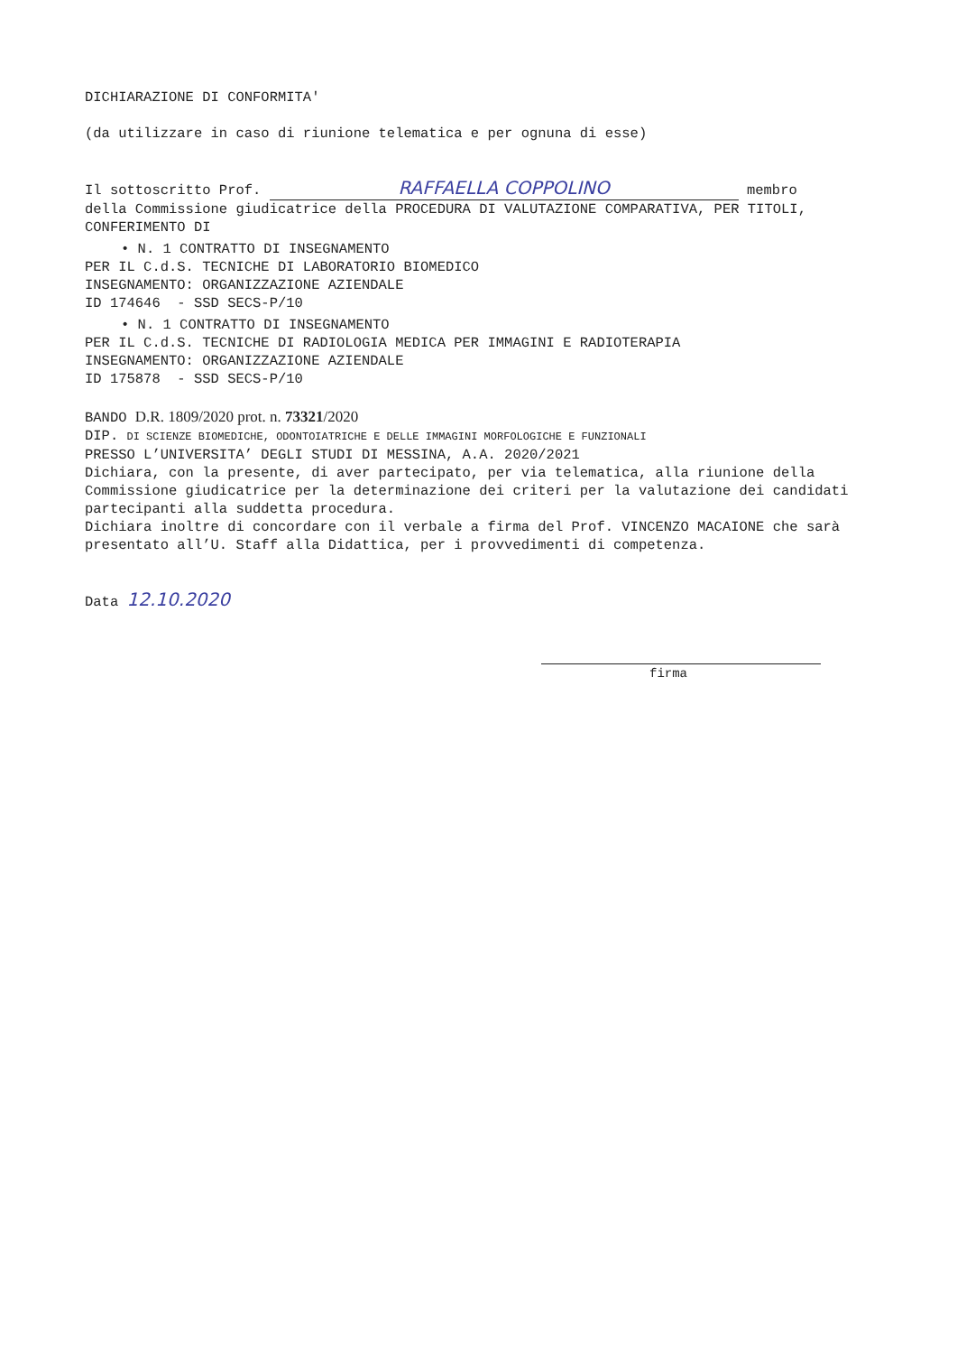DICHIARAZIONE DI CONFORMITA'
(da utilizzare in caso di riunione telematica e per ognuna di esse)
Il sottoscritto Prof. RAFFAELLA COPPOLINO membro
della Commissione giudicatrice della PROCEDURA DI VALUTAZIONE COMPARATIVA, PER TITOLI, CONFERIMENTO DI
• N. 1 CONTRATTO DI INSEGNAMENTO
PER IL C.d.S. TECNICHE DI LABORATORIO BIOMEDICO
INSEGNAMENTO: ORGANIZZAZIONE AZIENDALE
ID 174646 - SSD SECS-P/10
• N. 1 CONTRATTO DI INSEGNAMENTO
PER IL C.d.S. TECNICHE DI RADIOLOGIA MEDICA PER IMMAGINI E RADIOTERAPIA
INSEGNAMENTO: ORGANIZZAZIONE AZIENDALE
ID 175878 - SSD SECS-P/10
BANDO D.R. 1809/2020 prot. n. 73321/2020
DIP. DI SCIENZE BIOMEDICHE, ODONTOIATRICHE E DELLE IMMAGINI MORFOLOGICHE E FUNZIONALI
PRESSO L’UNIVERSITA’ DEGLI STUDI DI MESSINA, A.A. 2020/2021
Dichiara, con la presente, di aver partecipato, per via telematica, alla riunione della Commissione giudicatrice per la determinazione dei criteri per la valutazione dei candidati partecipanti alla suddetta procedura.
Dichiara inoltre di concordare con il verbale a firma del Prof. VINCENZO MACAIONE che sarà presentato all’U. Staff alla Didattica, per i provvedimenti di competenza.
Data 12.10.2020
firma